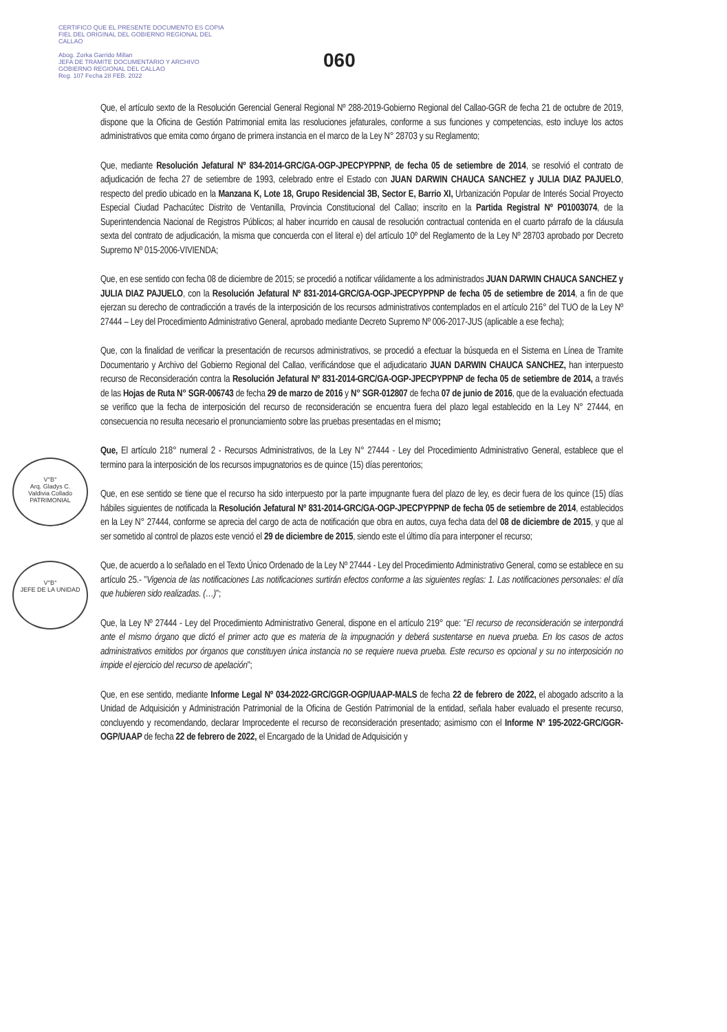CERTIFICO QUE EL PRESENTE DOCUMENTO ES COPIA FIEL DEL ORIGINAL DEL GOBIERNO REGIONAL DEL CALLAO
Abog. Zorka Garrido Millan
JEFA DE TRAMITE DOCUMENTARIO Y ARCHIVO
GOBIERNO REGIONAL DEL CALLAO
Reg. 107 Fecha 28 FEB. 2022
060
V°B°
Arq. Gladys C.
Valdivia Collado
PATRIMONIAL
V°B°
JEFE DE LA UNIDAD
Que, el artículo sexto de la Resolución Gerencial General Regional Nº 288-2019-Gobierno Regional del Callao-GGR de fecha 21 de octubre de 2019, dispone que la Oficina de Gestión Patrimonial emita las resoluciones jefaturales, conforme a sus funciones y competencias, esto incluye los actos administrativos que emita como órgano de primera instancia en el marco de la Ley N° 28703 y su Reglamento;
Que, mediante Resolución Jefatural Nº 834-2014-GRC/GA-OGP-JPECPYPPNP, de fecha 05 de setiembre de 2014, se resolvió el contrato de adjudicación de fecha 27 de setiembre de 1993, celebrado entre el Estado con JUAN DARWIN CHAUCA SANCHEZ y JULIA DIAZ PAJUELO, respecto del predio ubicado en la Manzana K, Lote 18, Grupo Residencial 3B, Sector E, Barrio XI, Urbanización Popular de Interés Social Proyecto Especial Ciudad Pachacútec Distrito de Ventanilla, Provincia Constitucional del Callao; inscrito en la Partida Registral Nº P01003074, de la Superintendencia Nacional de Registros Públicos; al haber incurrido en causal de resolución contractual contenida en el cuarto párrafo de la cláusula sexta del contrato de adjudicación, la misma que concuerda con el literal e) del artículo 10º del Reglamento de la Ley Nº 28703 aprobado por Decreto Supremo Nº 015-2006-VIVIENDA;
Que, en ese sentido con fecha 08 de diciembre de 2015; se procedió a notificar válidamente a los administrados JUAN DARWIN CHAUCA SANCHEZ y JULIA DIAZ PAJUELO, con la Resolución Jefatural Nº 831-2014-GRC/GA-OGP-JPECPYPPNP de fecha 05 de setiembre de 2014, a fin de que ejerzan su derecho de contradicción a través de la interposición de los recursos administrativos contemplados en el artículo 216° del TUO de la Ley Nº 27444 – Ley del Procedimiento Administrativo General, aprobado mediante Decreto Supremo Nº 006-2017-JUS (aplicable a ese fecha);
Que, con la finalidad de verificar la presentación de recursos administrativos, se procedió a efectuar la búsqueda en el Sistema en Línea de Tramite Documentario y Archivo del Gobierno Regional del Callao, verificándose que el adjudicatario JUAN DARWIN CHAUCA SANCHEZ, han interpuesto recurso de Reconsideración contra la Resolución Jefatural Nº 831-2014-GRC/GA-OGP-JPECPYPPNP de fecha 05 de setiembre de 2014, a través de las Hojas de Ruta N° SGR-006743 de fecha 29 de marzo de 2016 y N° SGR-012807 de fecha 07 de junio de 2016, que de la evaluación efectuada se verifico que la fecha de interposición del recurso de reconsideración se encuentra fuera del plazo legal establecido en la Ley N° 27444, en consecuencia no resulta necesario el pronunciamiento sobre las pruebas presentadas en el mismo;
Que, El artículo 218° numeral 2 - Recursos Administrativos, de la Ley N° 27444 - Ley del Procedimiento Administrativo General, establece que el termino para la interposición de los recursos impugnatorios es de quince (15) días perentorios;
Que, en ese sentido se tiene que el recurso ha sido interpuesto por la parte impugnante fuera del plazo de ley, es decir fuera de los quince (15) días hábiles siguientes de notificada la Resolución Jefatural Nº 831-2014-GRC/GA-OGP-JPECPYPPNP de fecha 05 de setiembre de 2014, establecidos en la Ley N° 27444, conforme se aprecia del cargo de acta de notificación que obra en autos, cuya fecha data del 08 de diciembre de 2015, y que al ser sometido al control de plazos este venció el 29 de diciembre de 2015, siendo este el último día para interponer el recurso;
Que, de acuerdo a lo señalado en el Texto Único Ordenado de la Ley Nº 27444 - Ley del Procedimiento Administrativo General, como se establece en su artículo 25.- "Vigencia de las notificaciones Las notificaciones surtirán efectos conforme a las siguientes reglas: 1. Las notificaciones personales: el día que hubieren sido realizadas. (…)";
Que, la Ley Nº 27444 - Ley del Procedimiento Administrativo General, dispone en el artículo 219° que: "El recurso de reconsideración se interpondrá ante el mismo órgano que dictó el primer acto que es materia de la impugnación y deberá sustentarse en nueva prueba. En los casos de actos administrativos emitidos por órganos que constituyen única instancia no se requiere nueva prueba. Este recurso es opcional y su no interposición no impide el ejercicio del recurso de apelación";
Que, en ese sentido, mediante Informe Legal Nº 034-2022-GRC/GGR-OGP/UAAP-MALS de fecha 22 de febrero de 2022, el abogado adscrito a la Unidad de Adquisición y Administración Patrimonial de la Oficina de Gestión Patrimonial de la entidad, señala haber evaluado el presente recurso, concluyendo y recomendando, declarar Improcedente el recurso de reconsideración presentado; asimismo con el Informe Nº 195-2022-GRC/GGR-OGP/UAAP de fecha 22 de febrero de 2022, el Encargado de la Unidad de Adquisición y